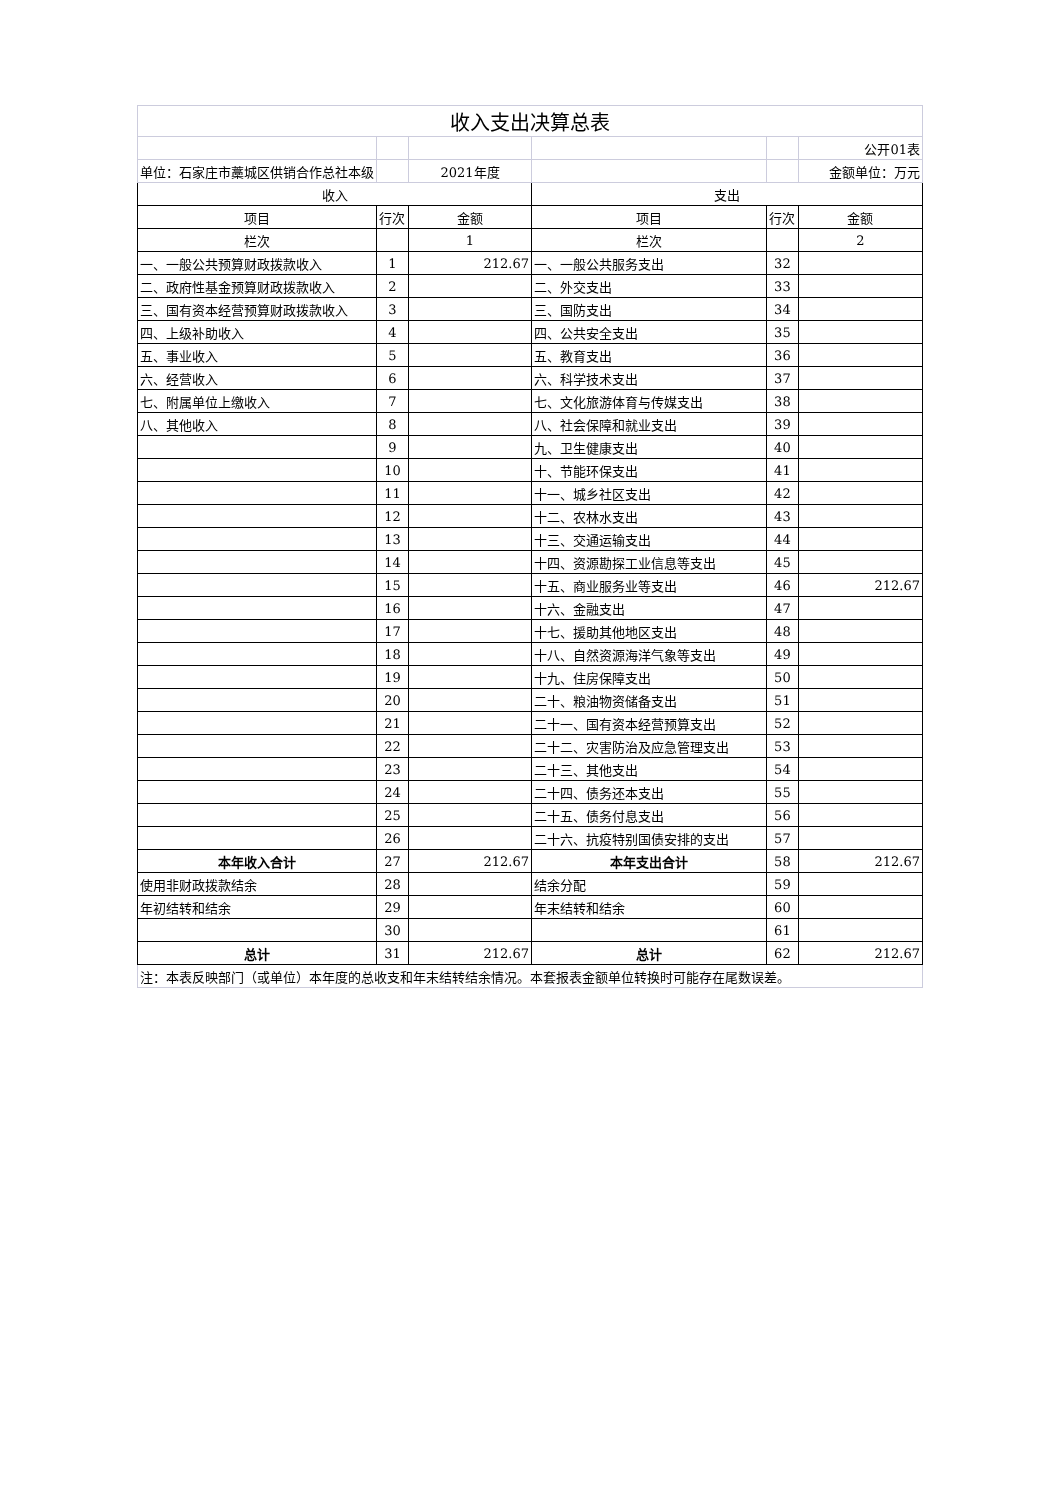| 收入支出决算总表 | | | | | |
| | | | | | 公开01表 |
| 单位：石家庄市藁城区供销合作总社本级 | | 2021年度 | | | 金额单位：万元 |
| 收入 | | | 支出 | | |
| 项目 | 行次 | 金额 | 项目 | 行次 | 金额 |
| 栏次 | | 1 | 栏次 | | 2 |
| 一、一般公共预算财政拨款收入 | 1 | 212.67 | 一、一般公共服务支出 | 32 | |
| 二、政府性基金预算财政拨款收入 | 2 | | 二、外交支出 | 33 | |
| 三、国有资本经营预算财政拨款收入 | 3 | | 三、国防支出 | 34 | |
| 四、上级补助收入 | 4 | | 四、公共安全支出 | 35 | |
| 五、事业收入 | 5 | | 五、教育支出 | 36 | |
| 六、经营收入 | 6 | | 六、科学技术支出 | 37 | |
| 七、附属单位上缴收入 | 7 | | 七、文化旅游体育与传媒支出 | 38 | |
| 八、其他收入 | 8 | | 八、社会保障和就业支出 | 39 | |
| | 9 | | 九、卫生健康支出 | 40 | |
| | 10 | | 十、节能环保支出 | 41 | |
| | 11 | | 十一、城乡社区支出 | 42 | |
| | 12 | | 十二、农林水支出 | 43 | |
| | 13 | | 十三、交通运输支出 | 44 | |
| | 14 | | 十四、资源勘探工业信息等支出 | 45 | |
| | 15 | | 十五、商业服务业等支出 | 46 | 212.67 |
| | 16 | | 十六、金融支出 | 47 | |
| | 17 | | 十七、援助其他地区支出 | 48 | |
| | 18 | | 十八、自然资源海洋气象等支出 | 49 | |
| | 19 | | 十九、住房保障支出 | 50 | |
| | 20 | | 二十、粮油物资储备支出 | 51 | |
| | 21 | | 二十一、国有资本经营预算支出 | 52 | |
| | 22 | | 二十二、灾害防治及应急管理支出 | 53 | |
| | 23 | | 二十三、其他支出 | 54 | |
| | 24 | | 二十四、债务还本支出 | 55 | |
| | 25 | | 二十五、债务付息支出 | 56 | |
| | 26 | | 二十六、抗疫特别国债安排的支出 | 57 | |
| 本年收入合计 | 27 | 212.67 | 本年支出合计 | 58 | 212.67 |
| 使用非财政拨款结余 | 28 | | 结余分配 | 59 | |
| 年初结转和结余 | 29 | | 年末结转和结余 | 60 | |
| | 30 | | | 61 | |
| 总计 | 31 | 212.67 | 总计 | 62 | 212.67 |
| 注：本表反映部门（或单位）本年度的总收支和年末结转结余情况。本套报表金额单位转换时可能存在尾数误差。 | | | | | |